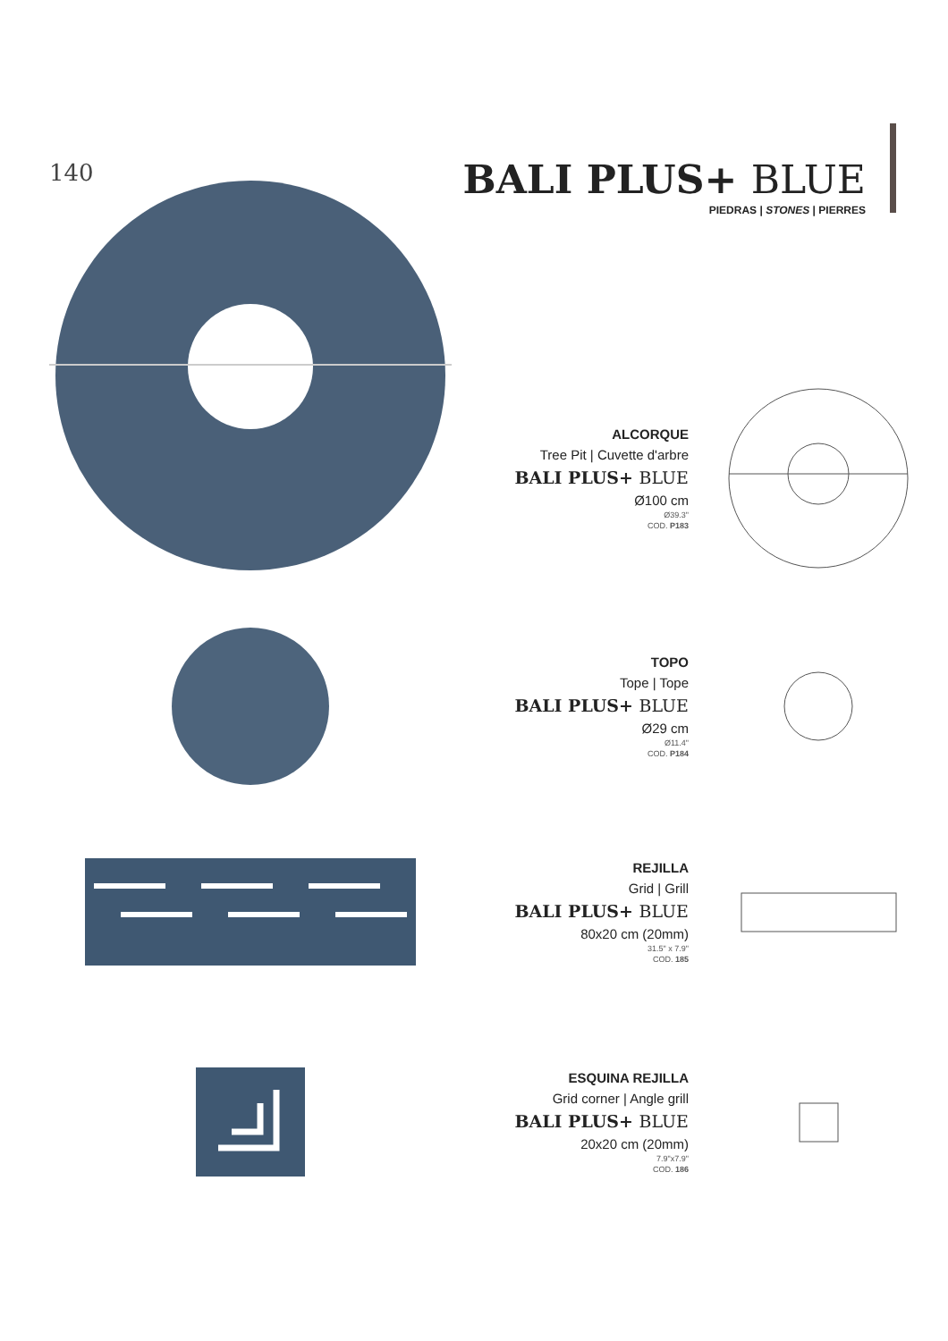140
BALI PLUS+ BLUE
PIEDRAS | STONES | PIERRES
ALCORQUE
Tree Pit | Cuvette d'arbre
BALI PLUS+ BLUE
Ø100 cm
Ø39.3"
COD. P183
TOPO
Tope | Tope
BALI PLUS+ BLUE
Ø29 cm
Ø11.4"
COD. P184
REJILLA
Grid | Grill
BALI PLUS+ BLUE
80x20 cm (20mm)
31.5" x 7.9"
COD. 185
ESQUINA REJILLA
Grid corner | Angle grill
BALI PLUS+ BLUE
20x20 cm (20mm)
7.9"x7.9"
COD. 186